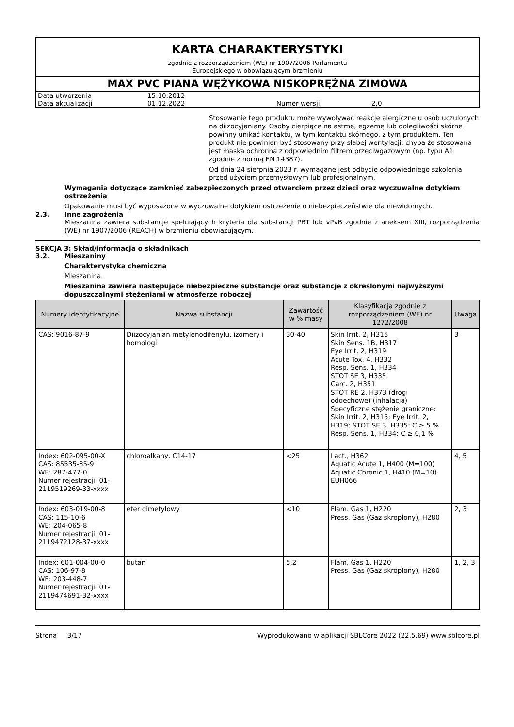KARTA CHARAKTERYSTYKI
zgodnie z rozporządzeniem (WE) nr 1907/2006 Parlamentu
Europejskiego w obowiązującym brzmieniu
MAX PVC PIANA WĘŻYKOWA NISKOPRĘŻNA ZIMOWA
| Data utworzenia | 15.10.2012 | | |
| Data aktualizacji | 01.12.2022 | Numer wersji | 2.0 |
Stosowanie tego produktu może wywoływać reakcje alergiczne u osób uczulonych na diizocyjaniany. Osoby cierpiące na astmę, egzemę lub dolegliwości skórne powinny unikać kontaktu, w tym kontaktu skórnego, z tym produktem. Ten produkt nie powinien być stosowany przy słabej wentylacji, chyba że stosowana jest maska ochronna z odpowiednim filtrem przeciwgazowym (np. typu A1 zgodnie z normą EN 14387).
Od dnia 24 sierpnia 2023 r. wymagane jest odbycie odpowiedniego szkolenia przed użyciem przemysłowym lub profesjonalnym.
Wymagania dotyczące zamknięć zabezpieczonych przed otwarciem przez dzieci oraz wyczuwalne dotykiem ostrzeżenia
Opakowanie musi być wyposażone w wyczuwalne dotykiem ostrzeżenie o niebezpieczeństwie dla niewidomych.
2.3. Inne zagrożenia
Mieszanina zawiera substancje spełniających kryteria dla substancji PBT lub vPvB zgodnie z aneksem XIII, rozporządzenia (WE) nr 1907/2006 (REACH) w brzmieniu obowiązującym.
SEKCJA 3: Skład/informacja o składnikach
3.2. Mieszaniny
Charakterystyka chemiczna
Mieszanina.
Mieszanina zawiera następujące niebezpieczne substancje oraz substancje z określonymi najwyższymi dopuszczalnymi stężeniami w atmosferze roboczej
| Numery identyfikacyjne | Nazwa substancji | Zawartość w % masy | Klasyfikacja zgodnie z rozporządzeniem (WE) nr 1272/2008 | Uwaga |
| --- | --- | --- | --- | --- |
| CAS: 9016-87-9 | Diizocyjanian metylenodifenylu, izomery i homologi | 30-40 | Skin Irrit. 2, H315 Skin Sens. 1B, H317 Eye Irrit. 2, H319 Acute Tox. 4, H332 Resp. Sens. 1, H334 STOT SE 3, H335 Carc. 2, H351 STOT RE 2, H373 (drogi oddechowe) (inhalacja) Specyficzne stężenie graniczne: Skin Irrit. 2, H315; Eye Irrit. 2, H319; STOT SE 3, H335: C ≥ 5 % Resp. Sens. 1, H334: C ≥ 0,1 % | 3 |
| Index: 602-095-00-X CAS: 85535-85-9 WE: 287-477-0 Numer rejestracji: 01-2119519269-33-xxxx | chloroalkany, C14-17 | <25 | Lact., H362 Aquatic Acute 1, H400 (M=100) Aquatic Chronic 1, H410 (M=10) EUH066 | 4, 5 |
| Index: 603-019-00-8 CAS: 115-10-6 WE: 204-065-8 Numer rejestracji: 01-2119472128-37-xxxx | eter dimetylowy | <10 | Flam. Gas 1, H220 Press. Gas (Gaz skroplony), H280 | 2, 3 |
| Index: 601-004-00-0 CAS: 106-97-8 WE: 203-448-7 Numer rejestracji: 01-2119474691-32-xxxx | butan | 5,2 | Flam. Gas 1, H220 Press. Gas (Gaz skroplony), H280 | 1, 2, 3 |
Strona 3/17 Wyprodukowano w aplikacji SBLCore 2022 (22.5.69) www.sblcore.pl